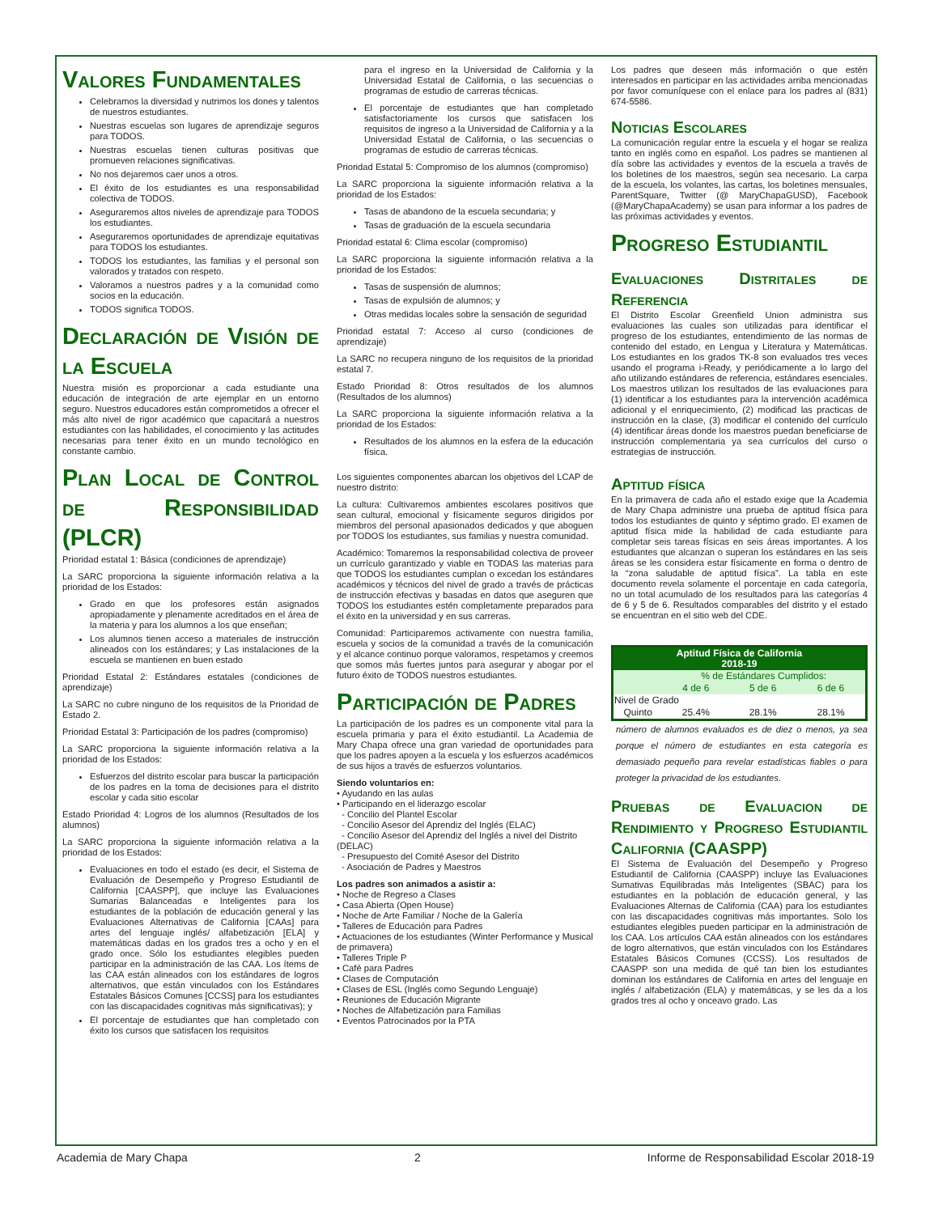Valores Fundamentales
Celebramos la diversidad y nutrimos los dones y talentos de nuestros estudiantes.
Nuestras escuelas son lugares de aprendizaje seguros para TODOS.
Nuestras escuelas tienen culturas positivas que promueven relaciones significativas.
No nos dejaremos caer unos a otros.
El éxito de los estudiantes es una responsabilidad colectiva de TODOS.
Aseguraremos altos niveles de aprendizaje para TODOS los estudiantes.
Aseguraremos oportunidades de aprendizaje equitativas para TODOS los estudiantes.
TODOS los estudiantes, las familias y el personal son valorados y tratados con respeto.
Valoramos a nuestros padres y a la comunidad como socios en la educación.
TODOS significa TODOS.
Declaración de Visión de la Escuela
Nuestra misión es proporcionar a cada estudiante una educación de integración de arte ejemplar en un entorno seguro. Nuestros educadores están comprometidos a ofrecer el más alto nivel de rigor académico que capacitará a nuestros estudiantes con las habilidades, el conocimiento y las actitudes necesarias para tener éxito en un mundo tecnológico en constante cambio.
Plan Local de Control de Responsibilidad (PLCR)
Prioridad estatal 1: Básica (condiciones de aprendizaje)
La SARC proporciona la siguiente información relativa a la prioridad de los Estados:
Grado en que los profesores están asignados apropiadamente y plenamente acreditados en el área de la materia y para los alumnos a los que enseñan;
Los alumnos tienen acceso a materiales de instrucción alineados con los estándares; y Las instalaciones de la escuela se mantienen en buen estado
Prioridad Estatal 2: Estándares estatales (condiciones de aprendizaje)
La SARC no cubre ninguno de los requisitos de la Prioridad de Estado 2.
Prioridad Estatal 3: Participación de los padres (compromiso)
La SARC proporciona la siguiente información relativa a la prioridad de los Estados:
Esfuerzos del distrito escolar para buscar la participación de los padres en la toma de decisiones para el distrito escolar y cada sitio escolar
Estado Prioridad 4: Logros de los alumnos (Resultados de los alumnos)
La SARC proporciona la siguiente información relativa a la prioridad de los Estados:
Evaluaciones en todo el estado (es decir, el Sistema de Evaluación de Desempeño y Progreso Estudiantil de California [CAASPP], que incluye las Evaluaciones Sumarias Balanceadas e Inteligentes para los estudiantes de la población de educación general y las Evaluaciones Alternativas de California [CAAs] para artes del lenguaje inglés/ alfabetización [ELA] y matemáticas dadas en los grados tres a ocho y en el grado once. Sólo los estudiantes elegibles pueden participar en la administración de las CAA. Los ítems de las CAA están alineados con los estándares de logros alternativos, que están vinculados con los Estándares Estatales Básicos Comunes [CCSS] para los estudiantes con las discapacidades cognitivas más significativas); y
El porcentaje de estudiantes que han completado con éxito los cursos que satisfacen los requisitos
para el ingreso en la Universidad de California y la Universidad Estatal de California, o las secuencias o programas de estudio de carreras técnicas.
El porcentaje de estudiantes que han completado satisfactoriamente los cursos que satisfacen los requisitos de ingreso a la Universidad de California y a la Universidad Estatal de California, o las secuencias o programas de estudio de carreras técnicas.
Prioridad Estatal 5: Compromiso de los alumnos (compromiso)
La SARC proporciona la siguiente información relativa a la prioridad de los Estados:
Tasas de abandono de la escuela secundaria; y
Tasas de graduación de la escuela secundaria
Prioridad estatal 6: Clima escolar (compromiso)
La SARC proporciona la siguiente información relativa a la prioridad de los Estados:
Tasas de suspensión de alumnos;
Tasas de expulsión de alumnos; y
Otras medidas locales sobre la sensación de seguridad
Prioridad estatal 7: Acceso al curso (condiciones de aprendizaje)
La SARC no recupera ninguno de los requisitos de la prioridad estatal 7.
Estado Prioridad 8: Otros resultados de los alumnos (Resultados de los alumnos)
La SARC proporciona la siguiente información relativa a la prioridad de los Estados:
Resultados de los alumnos en la esfera de la educación física.
Los siguientes componentes abarcan los objetivos del LCAP de nuestro distrito:
La cultura: Cultivaremos ambientes escolares positivos que sean cultural, emocional y físicamente seguros dirigidos por miembros del personal apasionados dedicados y que aboguen por TODOS los estudiantes, sus familias y nuestra comunidad.
Académico: Tomaremos la responsabilidad colectiva de proveer un currículo garantizado y viable en TODAS las materias para que TODOS los estudiantes cumplan o excedan los estándares académicos y técnicos del nivel de grado a través de prácticas de instrucción efectivas y basadas en datos que aseguren que TODOS los estudiantes estén completamente preparados para el éxito en la universidad y en sus carreras.
Comunidad: Participaremos activamente con nuestra familia, escuela y socios de la comunidad a través de la comunicación y el alcance continuo porque valoramos, respetamos y creemos que somos más fuertes juntos para asegurar y abogar por el futuro éxito de TODOS nuestros estudiantes.
Participación de Padres
La participación de los padres es un componente vital para la escuela primaria y para el éxito estudiantil. La Academia de Mary Chapa ofrece una gran variedad de oportunidades para que los padres apoyen a la escuela y los esfuerzos académicos de sus hijos a través de esfuerzos voluntarios.
Siendo voluntarios en:
• Ayudando en las aulas
• Participando en el liderazgo escolar
- Concilio del Plantel Escolar
- Concilio Asesor del Aprendiz del Inglés (ELAC)
- Concilio Asesor del Aprendiz del Inglés a nivel del Distrito (DELAC)
- Presupuesto del Comité Asesor del Distrito
- Asociación de Padres y Maestros
Los padres son animados a asistir a:
• Noche de Regreso a Clases
• Casa Abierta (Open House)
• Noche de Arte Familiar / Noche de la Galería
• Talleres de Educación para Padres
• Actuaciones de los estudiantes (Winter Performance y Musical de primavera)
• Talleres Triple P
• Café para Padres
• Clases de Computación
• Clases de ESL (Inglés como Segundo Lenguaje)
• Reuniones de Educación Migrante
• Noches de Alfabetización para Familias
• Eventos Patrocinados por la PTA
Los padres que deseen más información o que estén interesados en participar en las actividades arriba mencionadas por favor comuníquese con el enlace para los padres al (831) 674-5586.
Noticias Escolares
La comunicación regular entre la escuela y el hogar se realiza tanto en inglés como en español. Los padres se mantienen al día sobre las actividades y eventos de la escuela a través de los boletines de los maestros, según sea necesario. La carpa de la escuela, los volantes, las cartas, los boletines mensuales, ParentSquare, Twitter (@ MaryChapaGUSD), Facebook (@MaryChapaAcademy) se usan para informar a los padres de las próximas actividades y eventos.
Progreso Estudiantil
Evaluaciones Distritales de Referencia
El Distrito Escolar Greenfield Union administra sus evaluaciones las cuales son utilizadas para identificar el progreso de los estudiantes, entendimiento de las normas de contenido del estado, en Lengua y Literatura y Matemáticas. Los estudiantes en los grados TK-8 son evaluados tres veces usando el programa i-Ready, y periódicamente a lo largo del año utilizando estándares de referencia, estándares esenciales. Los maestros utilizan los resultados de las evaluaciones para (1) identificar a los estudiantes para la intervención académica adicional y el enriquecimiento, (2) modificad las practicas de instrucción en la clase, (3) modificar el contenido del currículo (4) identificar áreas donde los maestros puedan beneficiarse de instrucción complementaria ya sea currículos del curso o estrategias de instrucción.
Aptitud física
En la primavera de cada año el estado exige que la Academia de Mary Chapa administre una prueba de aptitud física para todos los estudiantes de quinto y séptimo grado. El examen de aptitud física mide la habilidad de cada estudiante para completar seis tareas físicas en seis áreas importantes. A los estudiantes que alcanzan o superan los estándares en las seis áreas se les considera estar físicamente en forma o dentro de la “zona saludable de aptitud física”. La tabla en este documento revela solamente el porcentaje en cada categoría, no un total acumulado de los resultados para las categorías 4 de 6 y 5 de 6. Resultados comparables del distrito y el estado se encuentran en el sitio web del CDE.
| Aptitud Física de California 2018-19 | | | |
| | % de Estándares Cumplidos: | | |
| | 4 de 6 | 5 de 6 | 6 de 6 |
| Nivel de Grado | | | |
| Quinto | 25.4% | 28.1% | 28.1% |
número de alumnos evaluados es de diez o menos, ya sea porque el número de estudiantes en esta categoría es demasiado pequeño para revelar estadísticas fiables o para proteger la privacidad de los estudiantes.
Pruebas de Evaluacion de Rendimiento y Progreso Estudiantil California (CAASPP)
El Sistema de Evaluación del Desempeño y Progreso Estudiantil de California (CAASPP) incluye las Evaluaciones Sumativas Equilibradas más Inteligentes (SBAC) para los estudiantes en la población de educación general, y las Evaluaciones Alternas de California (CAA) para los estudiantes con las discapacidades cognitivas más importantes. Solo los estudiantes elegibles pueden participar en la administración de los CAA. Los artículos CAA están alineados con los estándares de logro alternativos, que están vinculados con los Estándares Estatales Básicos Comunes (CCSS). Los resultados de CAASPP son una medida de qué tan bien los estudiantes dominan los estándares de California en artes del lenguaje en inglés / alfabetización (ELA) y matemáticas, y se les da a los grados tres al ocho y onceavo grado. Las
Academia de Mary Chapa 2 Informe de Responsabilidad Escolar 2018-19